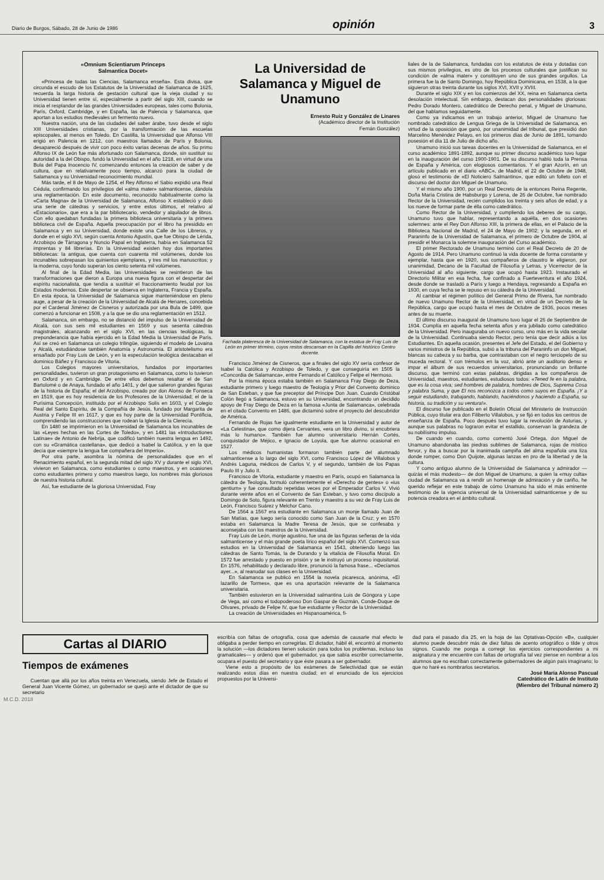Diario de Burgos, Sábado, 28 de Junio de 1986 opinión 3
«Omnium Scientiarum Princeps
Salmantica Docet»
«Princesa de todas las Ciencias, Salamanca enseña». Esta divisa, que circunda el escudo de los Estatutos de la Universidad de Salamanca de 1625, recuerda la larga historia de gestación cultural que la vieja ciudad y su Universidad tienen entre sí, especialmente a partir del siglo XIII, cuando se inicia el resplandor de las grandes Universidades europeas, tales como Bolonia, París, Oxford, Cambridge, y en España, las de Palencia y Salamanca, que aportan a los estudios medievales un fermento nuevo.
Nuestra nación, una de las ciudades del saber árabe, tuvo desde el siglo XIII Universidades cristianas, por la transformación de las escuelas episcopales, al menos en Toledo. En Castilla, la Universidad que Alfonso VIII erigió en Palencia en 1212, con maestros llamados de París y Bolonia, desapareció después de vivir con poco éxito varias decenas de años. Su primo Alfonso IX de León fue más afortunado con Salamanca, donde, sin sustituir su autoridad a la del Obispo, fundó la Universidad en el año 1218, en virtud de una Bula del Papa Inocencio IV, comenzando entonces la creación de saber y de cultura, que en relativamente poco tiempo, alcanzó para la ciudad de Salamanca y su Universidad reconocimiento mundial.
Más tarde, el 8 de Mayo de 1254, el Rey Alfonso el Sabio expidió una Real Cédula, confirmando los privilegios del «alma mater» salmanticense, dándola una reglamentación. En este documento, reconocido habitualmente como la «Carta Magna» de la Universidad de Salamanca, Alfonso X estableció y dotó una serie de cátedras y servicios, y entre estos últimos, el relativo al «Estacionario», que era a la par bibliotecario, vendedor y alquilador de libros. Con ello quedaban fundadas la primera biblioteca universitaria y la primera biblioteca civil de España. Aquella preocupación por el libro ha presidido en Salamanca y en su Universidad, donde existe una Calle de los Libreros, y donde en el siglo XVI, según cuenta Antonio Agustín, que fue Obispo de Lérida, Arzobispo de Tárragona y Nuncio Papal en Inglaterra, había en Salamanca 52 imprentas y 84 librerías. En la Universidad existen hoy dos importantes bibliotecas: la antigua, que cuenta con cuarenta mil volúmenes, donde los incunables sobrepasan los quinientos ejemplares, y tres mil los manuscritos; y la moderna, cuyo fondo superan los ciento setenta mil volúmenes.
Al final de la Edad Media, las Universidades se resintieron de las transformaciones que dieron a Europa una nueva figura con el despertar del espíritu nacionalista, que tendía a sustituir el fraccionamiento feudal por los Estados modernos. Este despertar se observa en Inglaterra, Francia y España. En esta época, la Universidad de Salamanca sigue manteniéndose en pleno auge, a pesar de la creación de la Universidad de Alcalá de Henares, concebida por el Cardenal Jiménez de Cisneros y autorizada por una Bula de 1499, que comenzó a funcionar en 1508, y a la que se dio una reglamentación en 1512.
Salamanca, sin embargo, no se distanció del impulso de la Universidad de Alcalá, con sus seis mil estudiantes en 1569 y sus sesenta cátedras magistrales, alcanzando en el siglo XVI, en las ciencias teológicas, la preponderancia que había ejercido en la Edad Media la Universidad de París. Así se creó en Salamanca un colegio trilingüe, siguiendo el modelo de Lovaina y Alcalá, estudiándose también Anatomía y Astronomía. El aristotelismo era ensañado por Fray Luis de León, y en la especulación teológica destacaban el dominico Báñez y Francisco de Vitoria.
Los Colegios mayores universitarios, fundados por importantes personalidades, tuvieron un gran protagonismo en Salamanca, como lo tuvieron en Oxford y en Cambridge. De entre ellos debemos resaltar el de San Bartolomé o de Anaya, fundado el año 1401, y del que salieron grandes figuras de la historia de España; el del Arzobispo, creado por don Alonso de Fonseca en 1519, que es hoy residencia de los Profesores de la Universidad; el de la Purísima Concepción, instituido por el Arzobispo Solís en 1603, y el Colegio Real del Santo Espíritu, de la Compañía de Jesús, fundado por Margarita de Austria y Felipe III en 1617, y que es hoy parte de la Universidad Pontificia, comprendiendo las construcciones que rodean la Iglesia de la Clerecía.
En 1480 se imprimieron en la Universidad de Salamanca los incunables de las «Leyes hechas en las Cortes de Toledo», y en 1481 las «Introductiones Latinae» de Antonio de Nebrija, que codificó también nuestra lengua en 1492, con su «Gramática castellana», que dedicó a Isabel la Católica, y en la que decía que «siempre la lengua fue compañera del Imperio».
Por otra parte, asombra la nómina de personalidades que en el Renacimiento español, en la segunda mitad del siglo XV y durante el siglo XVI, vivieron en Salamanca, como estudiantes o como maestros, y en ocasiones como estudiantes primero y como maestros luego, los nombres más gloriosos de nuestra historia cultural.
Así, fue estudiante de la gloriosa Universidad, Fray
La Universidad de Salamanca y Miguel de Unamuno
Ernesto Ruiz y González de Linares
(Académico director de la Institución
Fernán González)
Fachada plateresca de la Universidad de Salamanca, con la estatua de Fray Luis de León en primer término, cuyos restos descansan en la Capilla del histórico Centro docente.
Francisco Jiménez de Cisneros, que a finales del siglo XV sería confesor de Isabel la Católica y Arzobispo de Toledo, y que conseguiría en 1505 la «Concordia de Salamanca», entre Fernando el Católico y Felipe el Hermoso.
Por la misma época estaba también en Salamanca Fray Diego de Deza, estudiante primero y luego maestro de Teología y Prior del Convento dominico de San Esteban, y que fue preceptor del Príncipe Don Juan. Cuando Cristóbal Colón llegó a Salamanca, estuvo en su Universidad, encontrando un decidido apoyo de Fray Diego de Deza en la famosa «Junta de Salamanca», celebrada en el citado Convento en 1486, que dictaminó sobre el proyecto del descubridor de América.
Fernando de Rojas fue igualmente estudiante en la Universidad y autor de «La Celestina», que como dijera Cervantes, «era un libro divino, si encubriera más lo humano». También fue alumno universitario Hernán Cortés, conquistador de Méjico, e Ignacio de Loyola, que fue alumno ocasional en 1527.
Los médicos humanistas formaron también parte del alumnado salmanticense a lo largo del siglo XVI, como Francisco López de Villalobos y Andrés Laguna, médicos de Carlos V, y el segundo, también de los Papas Paulo III y Julio II.
Francisco de Vitoria, estudiante y maestro en París, ocupó en Salamanca la cátedra de Teología, formuló coherentemente el «Derecho de gentes» o «ius gentium» y fue consultado repetidas veces por el Emperador Carlos V. Vivió durante veinte años en el Convento de San Esteban, y tuvo como discípulo a Domingo de Soto, figura relevante en Trento y maestro a su vez de Fray Luis de León, Francisco Suárez y Melchor Cano.
De 1564 a 1567 era estudiante en Salamanca un monje llamado Juan de San Matías, que luego sería conocido como San Juan de la Cruz; y en 1570 estaba en Salamanca la Madre Teresa de Jesús, que se confesaba y aconsejaba con los maestros de la Universidad.
Fray Luis de León, monje agustino, fue una de las figuras señeras de la vida salmanticense y el más grande poeta lírico español del siglo XVI. Comenzó sus estudios en la Universidad de Salamanca en 1543, obteniendo luego las cátedras de Santo Tomás, la de Durando y la vitalicia de Filosofía Moral. En 1572 fue arrestado y puesto en prisión y se le instruyó un proceso inquisitorial. En 1576, rehabilitado y declarado libre, pronunció la famosa frase... «Decíamos ayer...», al reanudar sus clases en la Universidad.
En Salamanca se publicó en 1554 la novela picaresca, anónima, «El lazarillo de Tormes», que es una aportación relevante de la Salamanca universitaria.
También estuvieron en la Universidad salmantina Luis de Góngora y Lope de Vega, así como el todopoderoso Don Gaspar de Guzmán, Conde-Duque de Olivares, privado de Felipe IV, que fue estudiante y Rector de la Universidad.
La creación de Universidades en Hispanoamérica, fi-
liales de la de Salamanca, fundadas con los estatutos de ésta y dotadas con sus mismos privilegios, es otro de los procesos culturales que justifican su condición de «alma mater» y constituyen uno de sus grandes orgullos. La primera fue la de Santo Domingo, hoy República Dominicana, en 1538, a la que siguieron otras treinta durante los siglos XVI, XVII y XVIII.
Durante el siglo XIX y en los comienzos del XX, reina en Salamanca cierta desolación intelectual. Sin embargo, destacan dos personalidades gloriosas: Pedro Dorado Montero, catedrático de Derecho penal, y Miguel de Unamuno, del que hablamos seguidamente.
Como ya indicamos en un trabajo anterior, Miguel de Unamuno fue nombrado catedrático de Lengua Griega de la Universidad de Salamanca, en virtud de la oposición que ganó, por unanimidad del tribunal, que presidió don Marcelino Menéndez Pelayo, en los primeros días de Junio de 1891, tomando posesión el día 11 de Julio de dicho año.
Unamuno inició sus tareas docentes en la Universidad de Salamanca, en el curso académico 1891-1892, aunque su primer discurso académico tuvo lugar en la inauguración del curso 1900-1901. De su discurso habló toda la Prensa de España y América, con elogiosos comentarios. Y el gran Azorín, en un artículo publicado en el diario «ABC», de Madrid, el 22 de Octubre de 1948, glosó el testimonio de «El Noticiero Salmantino», que editó un folleto con el discurso del doctor don Miguel de Unamuno.
Y el mismo año 1900, por un Real Decreto de la entonces Reina Regente, Doña María Cristina de Habsburgo y Lorena, de 26 de Octubre, fue nombrado Rector de la Universidad, recién cumplidos los treinta y seis años de edad, y a los nueve de formar parte de élla como catedrático.
Como Rector de la Universidad, y cumpliendo los deberes de su cargo, Unamuno tuvo que hablar, representando a aquélla, en dos ocasiones solemnes: ante el Rey Don Alfonso XIII, la primera de ellas, en el Palacio de la Biblioteca Nacional de Madrid, el 24 de Mayo de 1902; y la segunda, en el Paraninfo de la Universidad de Salamanca, el primero de Octubre de 1904, al presidir el Monarca la solemne inauguración del Curso académico.
El primer Rectorado de Unamuno terminó con el Real Decreto de 20 de Agosto de 1914. Pero Unamuno continuó la vida docente de forma constante y ejemplar, hasta que en 1920, sus compañeros de claustro le eligieron, por unanimidad, Decano de la Facultad de Filosofía y Letras, y Vicerrector de la Universidad al año siguiente, cargo que ocupó hasta 1923. Instaurado el Directorio Militar en esa fecha, fue confinado a Fuerteventura el año 1924, desde donde se trasladó a París y luego a Hendaya, regresando a España en 1930, en cuya fecha se le repuso en su cátedra de la Universidad.
Al cambiar el régimen político del General Primo de Rivera, fue nombrado de nuevo Unamuno Rector de la Universidad, en virtud de un Decreto de la República, cargo que ocupó hasta el mes de Octubre de 1936, pocos meses antes de su muerte.
El último discurso inaugural de Unamuno tuvo lugar el 26 de Septiembre de 1934. Cumplía en aquella fecha setenta años y era jubilado como catedrático de la Universidad. Pero inauguraba un nuevo curso, uno más en la vida secular de la Universidad. Continuaba siendo Rector, pero tenía que decir adiós a los Estudiantes. En aquella ocasión, presentes el Jefe del Estado, el del Gobierno y varios ministros de la República, subió a la tribuna del Paraninfo un don Miguel, blancas su cabeza y su barba, que contrastaban con el negro terciopelo de su muceda rectoral. Y con trémolos en la voz, abrió ante un auditorio denso e impar el álbum de sus recuerdos universitarios, pronunciando un brillante discurso, que terminó con estas palabras, dirigidas a los compañeros de Universidad, maestros, estudiantes, estudiosos todos: «Tened fe en la palabra, que es la cosa viva; sed hombres de palabra, hombres de Dios, Suprema Cosa y palabra Suma, y que El nos reconozca a todos como suyos en España. ¡Y a seguir estudiando, trabajando, hablando, haciéndonos y haciendo a España, su historia, su tradición y su ventura!».
El discurso fue publicado en el Boletín Oficial del Ministerio de Instrucción Pública, cuyo titular era don Filiberto Villalobos, y se fijó en todos los centros de enseñanza de España. Poco después tuvo lugar la revolución de Asturias, y aunque sus palabras no lograron evitar el estallido, conservan la grandeza de su nobilísimo impulso.
De cuando en cuando, como comentó José Ortega, don Miguel de Unamuno abandonaba las piedras sublimes de Salamanca, rojas de místico fervor, y iba a buscar por la inanimada campiña del alma española una liza donde romper, como Don Quijote, algunas lanzas en pro de la libertad y de la cultura.
Y como antiguo alumno de la Universidad de Salamanca y admirador —quizás el más modesto— de don Miguel de Unamuno, a quien la «muy culta» ciudad de Salamanca va a rendir un homenaje de admiración y de cariño, he querido reflejar en este trabajo de cómo Unamuno ha sido el más eminente testimonio de la vigencia universal de la Universidad salmanticense y de su potencia creadora en el ámbito cultural.
Cartas al DIARIO
Tiempos de exámenes
Cuentan que allá por los años treinta en Venezuela, siendo Jefe de Estado el General Juan Vicente Gómez, un gobernador se quejó ante el dictador de que su secretario
escribía con faltas de ortografía, cosa que además de causarle mal efecto le obligaba a perder tiempo en corregirlas. El dictador, hábil él, encontró al momento la solución —los dictadores tienen solución para todos los problemas, incluso los gramaticales— y ordenó que el gobernador, ya que sabía escribir correctamente, ocupara el puesto del secretario y que éste pasara a ser gobernador.
Viene esto a propósito de los exámenes de Selectividad que se están realizando estos días en nuestra ciudad; en el enunciado de los ejercicios propuestos por la Universi-
dad para el pasado día 25, en la hoja de las Optativas-Opción «B», cualquier alumno puede descubrir más de diez faltas de acento ortográfico o tilde y otros signos. Cuando me ponga a corregir los ejercicios correspondientes a mi asignatura y me encuentre con faltas de ortografía tal vez piense en nombrar a los alumnos que no escriban correctamente gobernadores de algún país imaginario; lo que no haré es nombrarlos secretarios.
José María Alonso Pascual
Catedrático de Latín de Instituto
(Miembro del Tribunal número 2)
M.C.D. 2018